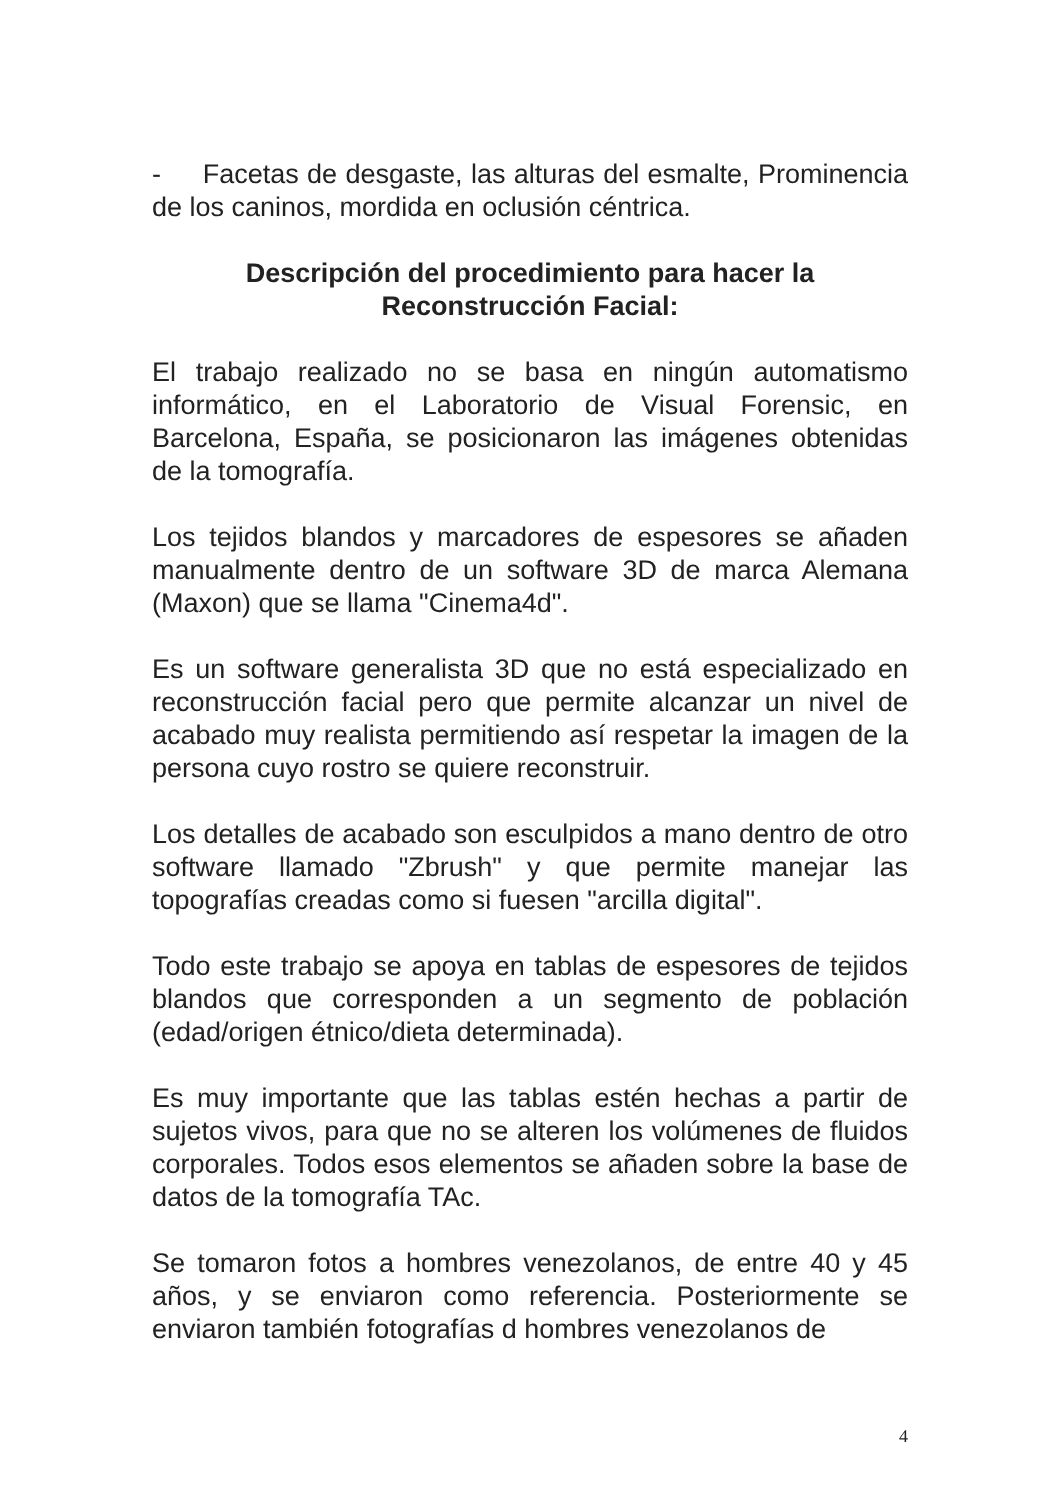- Facetas de desgaste, las alturas del esmalte, Prominencia de los caninos, mordida en oclusión céntrica.
Descripción del procedimiento para hacer la Reconstrucción Facial:
El trabajo realizado no se basa en ningún automatismo informático, en el Laboratorio de Visual Forensic, en Barcelona, España, se posicionaron las imágenes obtenidas de la tomografía.
Los tejidos blandos y marcadores de espesores se añaden manualmente dentro de un software 3D de marca Alemana (Maxon) que se llama "Cinema4d".
Es un software generalista 3D que no está especializado en reconstrucción facial pero que permite alcanzar un nivel de acabado muy realista permitiendo así respetar la imagen de la persona cuyo rostro se quiere reconstruir.
Los detalles de acabado son esculpidos a mano dentro de otro software llamado "Zbrush" y que permite manejar las topografías creadas como si fuesen "arcilla digital".
Todo este trabajo se apoya en tablas de espesores de tejidos blandos que corresponden a un segmento de población (edad/origen étnico/dieta determinada).
Es muy importante que las tablas estén hechas a partir de sujetos vivos, para que no se alteren los volúmenes de fluidos corporales. Todos esos elementos se añaden sobre la base de datos de la tomografía TAc.
Se tomaron fotos a hombres venezolanos, de entre 40 y 45 años, y se enviaron como referencia. Posteriormente se enviaron también fotografías d hombres venezolanos de
4